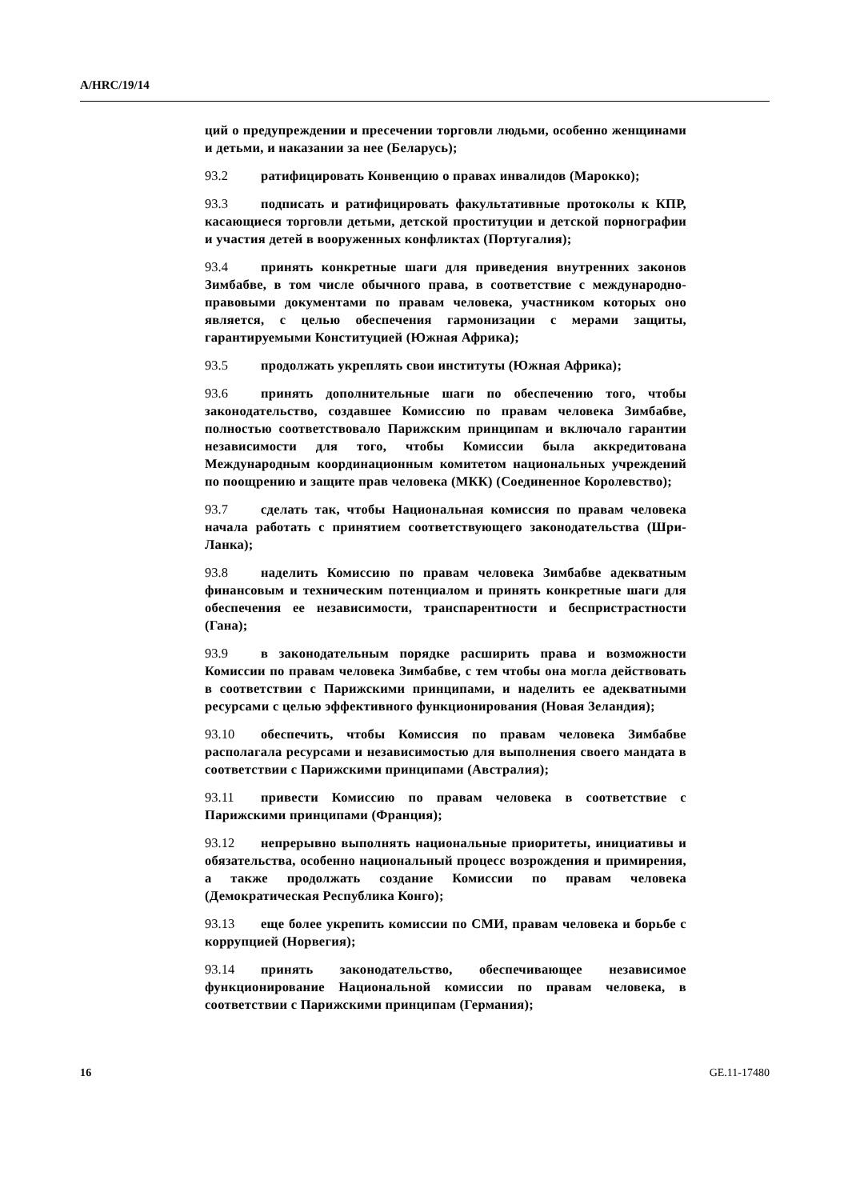A/HRC/19/14
ций о предупреждении и пресечении торговли людьми, особенно женщинами и детьми, и наказании за нее (Беларусь);
93.2 ратифицировать Конвенцию о правах инвалидов (Марокко);
93.3 подписать и ратифицировать факультативные протоколы к КПР, касающиеся торговли детьми, детской проституции и детской порнографии и участия детей в вооруженных конфликтах (Португалия);
93.4 принять конкретные шаги для приведения внутренних законов Зимбабве, в том числе обычного права, в соответствие с международно-правовыми документами по правам человека, участником которых оно является, с целью обеспечения гармонизации с мерами защиты, гарантируемыми Конституцией (Южная Африка);
93.5 продолжать укреплять свои институты (Южная Африка);
93.6 принять дополнительные шаги по обеспечению того, чтобы законодательство, создавшее Комиссию по правам человека Зимбабве, полностью соответствовало Парижским принципам и включало гарантии независимости для того, чтобы Комиссии была аккредитована Международным координационным комитетом национальных учреждений по поощрению и защите прав человека (МКК) (Соединенное Королевство);
93.7 сделать так, чтобы Национальная комиссия по правам человека начала работать с принятием соответствующего законодательства (Шри-Ланка);
93.8 наделить Комиссию по правам человека Зимбабве адекватным финансовым и техническим потенциалом и принять конкретные шаги для обеспечения ее независимости, транспарентности и беспристрастности (Гана);
93.9 в законодательным порядке расширить права и возможности Комиссии по правам человека Зимбабве, с тем чтобы она могла действовать в соответствии с Парижскими принципами, и наделить ее адекватными ресурсами с целью эффективного функционирования (Новая Зеландия);
93.10 обеспечить, чтобы Комиссия по правам человека Зимбабве располагала ресурсами и независимостью для выполнения своего мандата в соответствии с Парижскими принципами (Австралия);
93.11 привести Комиссию по правам человека в соответствие с Парижскими принципами (Франция);
93.12 непрерывно выполнять национальные приоритеты, инициативы и обязательства, особенно национальный процесс возрождения и примирения, а также продолжать создание Комиссии по правам человека (Демократическая Республика Конго);
93.13 еще более укрепить комиссии по СМИ, правам человека и борьбе с коррупцией (Норвегия);
93.14 принять законодательство, обеспечивающее независимое функционирование Национальной комиссии по правам человека, в соответствии с Парижскими принципам (Германия);
16 GE.11-17480